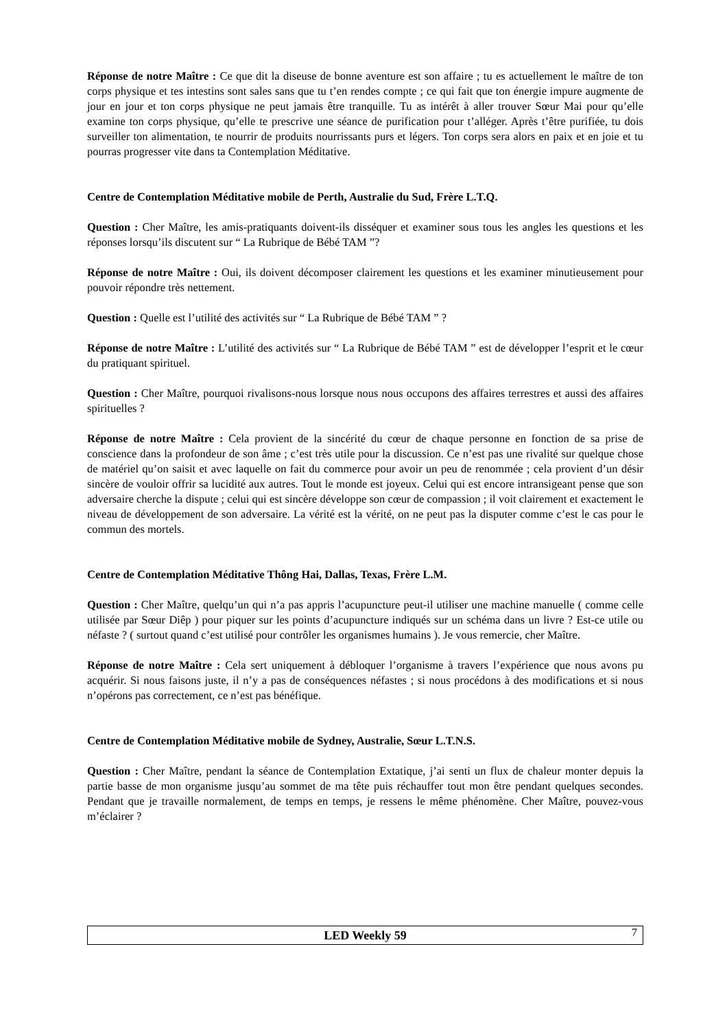Réponse de notre Maître : Ce que dit la diseuse de bonne aventure est son affaire ; tu es actuellement le maître de ton corps physique et tes intestins sont sales sans que tu t’en rendes compte ; ce qui fait que ton énergie impure augmente de jour en jour et ton corps physique ne peut jamais être tranquille. Tu as intérêt à aller trouver Sœur Mai pour qu’elle examine ton corps physique, qu’elle te prescrive une séance de purification pour t’alléger. Après t’être purifiée, tu dois surveiller ton alimentation, te nourrir de produits nourrissants purs et légers. Ton corps sera alors en paix et en joie et tu pourras progresser vite dans ta Contemplation Méditative.
Centre de Contemplation Méditative mobile de Perth, Australie du Sud, Frère L.T.Q.
Question : Cher Maître, les amis-pratiquants doivent-ils disséquer et examiner sous tous les angles les questions et les réponses lorsqu’ils discutent sur “ La Rubrique de Bébé TAM ”?
Réponse de notre Maître : Oui, ils doivent décomposer clairement les questions et les examiner minutieusement pour pouvoir répondre très nettement.
Question : Quelle est l’utilité des activités sur “ La Rubrique de Bébé TAM ” ?
Réponse de notre Maître : L’utilité des activités sur “ La Rubrique de Bébé TAM ” est de développer l’esprit et le cœur du pratiquant spirituel.
Question : Cher Maître, pourquoi rivalisons-nous lorsque nous nous occupons des affaires terrestres et aussi des affaires spirituelles ?
Réponse de notre Maître : Cela provient de la sincérité du cœur de chaque personne en fonction de sa prise de conscience dans la profondeur de son âme ; c’est très utile pour la discussion. Ce n’est pas une rivalité sur quelque chose de matériel qu’on saisit et avec laquelle on fait du commerce pour avoir un peu de renommée ; cela provient d’un désir sincère de vouloir offrir sa lucidité aux autres. Tout le monde est joyeux. Celui qui est encore intransigeant pense que son adversaire cherche la dispute ; celui qui est sincère développe son cœur de compassion ; il voit clairement et exactement le niveau de développement de son adversaire. La vérité est la vérité, on ne peut pas la disputer comme c’est le cas pour le commun des mortels.
Centre de Contemplation Méditative Thông Hai, Dallas, Texas, Frère L.M.
Question : Cher Maître, quelqu’un qui n’a pas appris l’acupuncture peut-il utiliser une machine manuelle ( comme celle utilisée par Sœur Diêp ) pour piquer sur les points d’acupuncture indiqués sur un schéma dans un livre ? Est-ce utile ou néfaste ? ( surtout quand c’est utilisé pour contrôler les organismes humains ). Je vous remercie, cher Maître.
Réponse de notre Maître : Cela sert uniquement à débloquer l’organisme à travers l’expérience que nous avons pu acquérir. Si nous faisons juste, il n’y a pas de conséquences néfastes ; si nous procédons à des modifications et si nous n’opérons pas correctement, ce n’est pas bénéfique.
Centre de Contemplation Méditative mobile de Sydney, Australie, Sœur L.T.N.S.
Question : Cher Maître, pendant la séance de Contemplation Extatique, j’ai senti un flux de chaleur monter depuis la partie basse de mon organisme jusqu’au sommet de ma tête puis réchauffer tout mon être pendant quelques secondes. Pendant que je travaille normalement, de temps en temps, je ressens le même phénomène. Cher Maître, pouvez-vous m’éclairer ?
LED Weekly 59 7